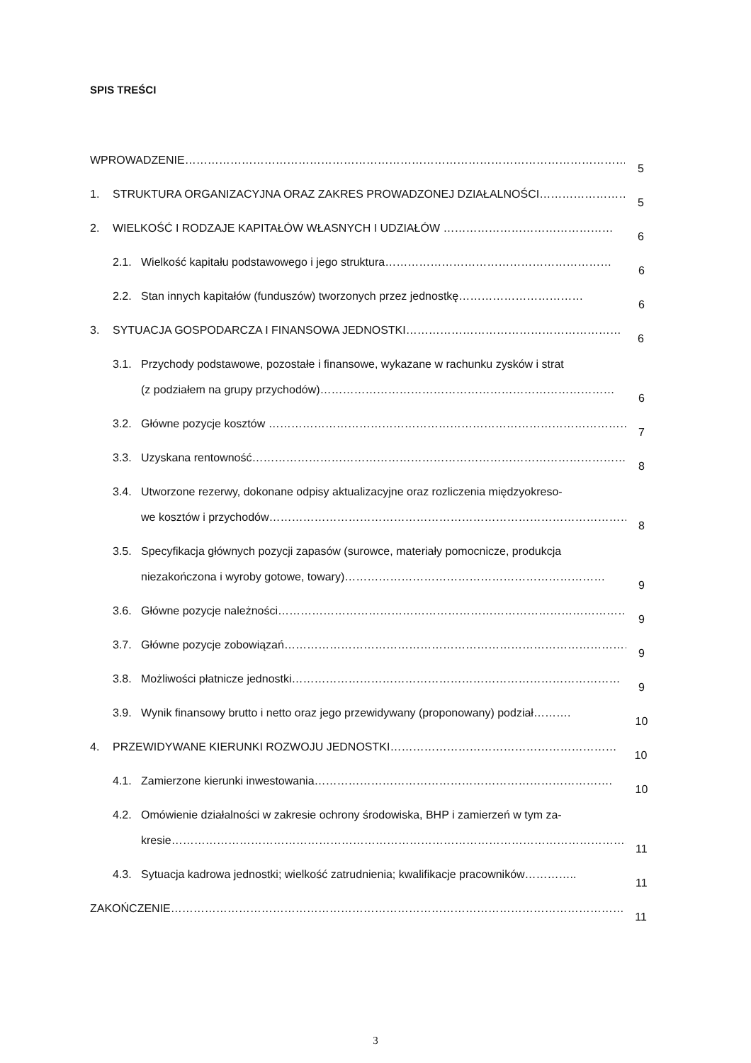SPIS TREŚCI
WPROWADZENIE……………………………………………………………………………………………………………
5
1. STRUKTURA ORGANIZACYJNA ORAZ ZAKRES PROWADZONEJ DZIAŁALNOŚCI……………………
5
2. WIELKOŚĆ I RODZAJE KAPITAŁÓW WŁASNYCH I UDZIAŁÓW ………………………………………
6
2.1. Wielkość kapitału podstawowego i jego struktura……………………………………………………
6
2.2. Stan innych kapitałów (funduszów) tworzonych przez jednostkę……………………………
6
3. SYTUACJA GOSPODARCZA I FINANSOWA JEDNOSTKI…………………………………………………
6
3.1. Przychody podstawowe, pozostałe i finansowe, wykazane w rachunku zysków i strat
(z podziałem na grupy przychodów)……………………………………………………………………
6
3.2. Główne pozycje kosztów ………………………………………………………………………………………
7
3.3. Uzyskana rentowność………………………………………………………………………………………………
8
3.4. Utworzone rezerwy, dokonane odpisy aktualizacyjne oraz rozliczenia międzyokreso-
we kosztów i przychodów……………………………………………………………………………………
8
3.5. Specyfikacja głównych pozycji zapasów (surowce, materiały pomocnicze, produkcja
niezakończona i wyroby gotowe, towary)……………………………………………………………
9
3.6. Główne pozycje należności…………………………………………………………………………………
9
3.7. Główne pozycje zobowiązań…………………………………………………………………………………
9
3.8. Możliwości płatnicze jednostki……………………………………………………………………………
9
3.9. Wynik finansowy brutto i netto oraz jego przewidywany (proponowany) podział……….
10
4. PRZEWIDYWANE KIERUNKI ROZWOJU JEDNOSTKI……………………………………………………
10
4.1. Zamierzone kierunki inwestowania…………………………………………………………………….
10
4.2. Omówienie działalności w zakresie ochrony środowiska, BHP i zamierzeń w tym za-
kresie…………………………………………………………………………………………………………………
11
4.3. Sytuacja kadrowa jednostki; wielkość zatrudnienia; kwalifikacje pracowników…………..
11
ZAKOŃCZENIE………………………………………………………………………………………………………………
11
3